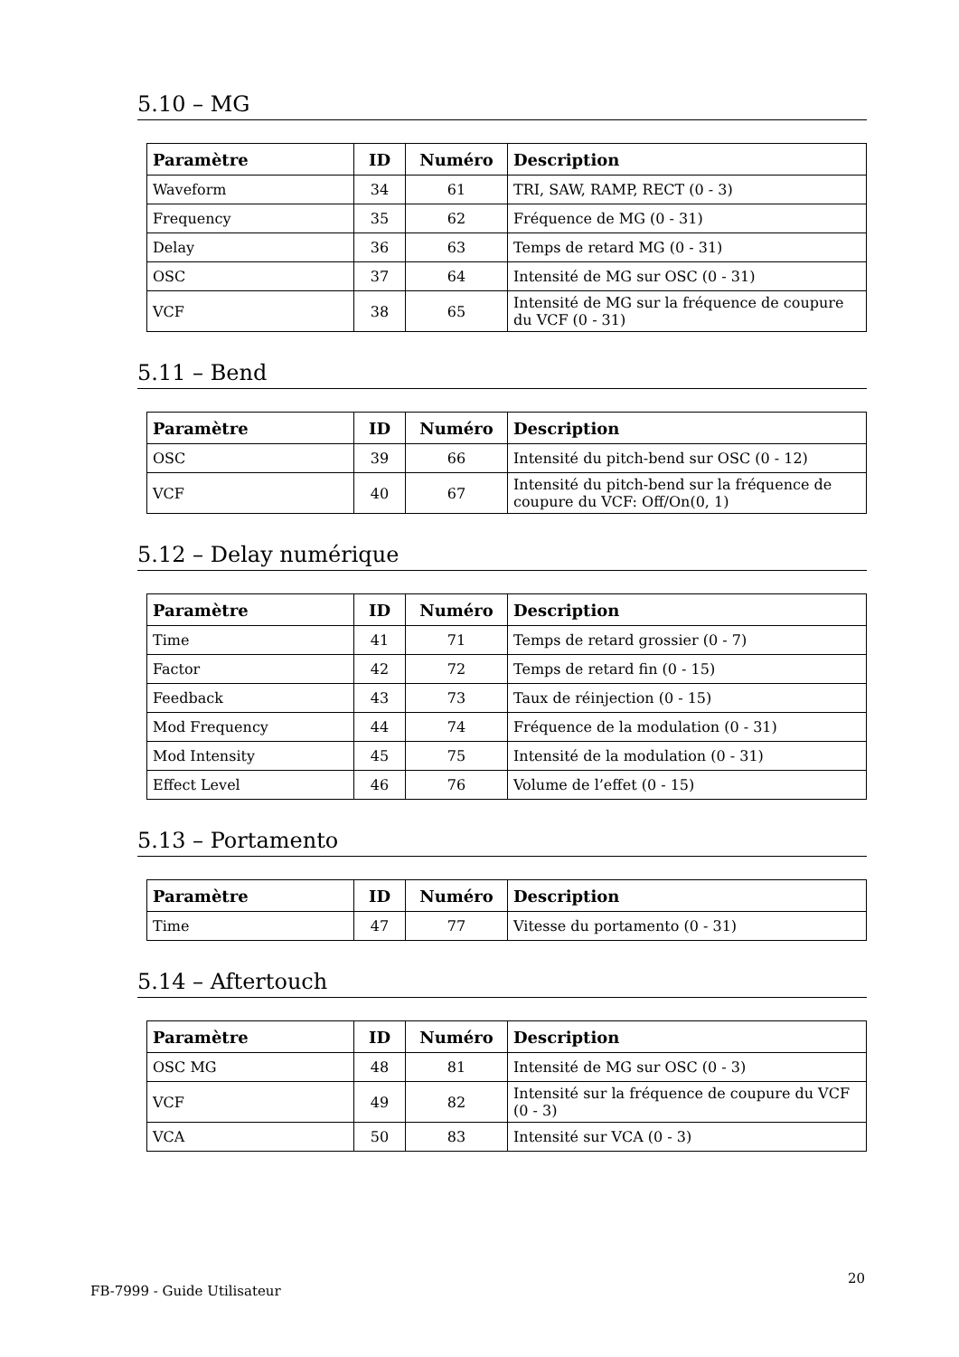5.10 – MG
| Paramètre | ID | Numéro | Description |
| --- | --- | --- | --- |
| Waveform | 34 | 61 | TRI, SAW, RAMP, RECT (0 - 3) |
| Frequency | 35 | 62 | Fréquence de MG (0 - 31) |
| Delay | 36 | 63 | Temps de retard MG (0 - 31) |
| OSC | 37 | 64 | Intensité de MG sur OSC (0 - 31) |
| VCF | 38 | 65 | Intensité de MG sur la fréquence de coupure du VCF (0 - 31) |
5.11 – Bend
| Paramètre | ID | Numéro | Description |
| --- | --- | --- | --- |
| OSC | 39 | 66 | Intensité du pitch-bend sur OSC (0 - 12) |
| VCF | 40 | 67 | Intensité du pitch-bend sur la fréquence de coupure du VCF: Off/On(0, 1) |
5.12 – Delay numérique
| Paramètre | ID | Numéro | Description |
| --- | --- | --- | --- |
| Time | 41 | 71 | Temps de retard grossier (0 - 7) |
| Factor | 42 | 72 | Temps de retard fin (0 - 15) |
| Feedback | 43 | 73 | Taux de réinjection (0 - 15) |
| Mod Frequency | 44 | 74 | Fréquence de la modulation (0 - 31) |
| Mod Intensity | 45 | 75 | Intensité de la modulation (0 - 31) |
| Effect Level | 46 | 76 | Volume de l’effet (0 - 15) |
5.13 – Portamento
| Paramètre | ID | Numéro | Description |
| --- | --- | --- | --- |
| Time | 47 | 77 | Vitesse du portamento (0 - 31) |
5.14 – Aftertouch
| Paramètre | ID | Numéro | Description |
| --- | --- | --- | --- |
| OSC MG | 48 | 81 | Intensité de MG sur OSC (0 - 3) |
| VCF | 49 | 82 | Intensité sur la fréquence de coupure du VCF (0 - 3) |
| VCA | 50 | 83 | Intensité sur VCA (0 - 3) |
FB-7999 - Guide Utilisateur
20